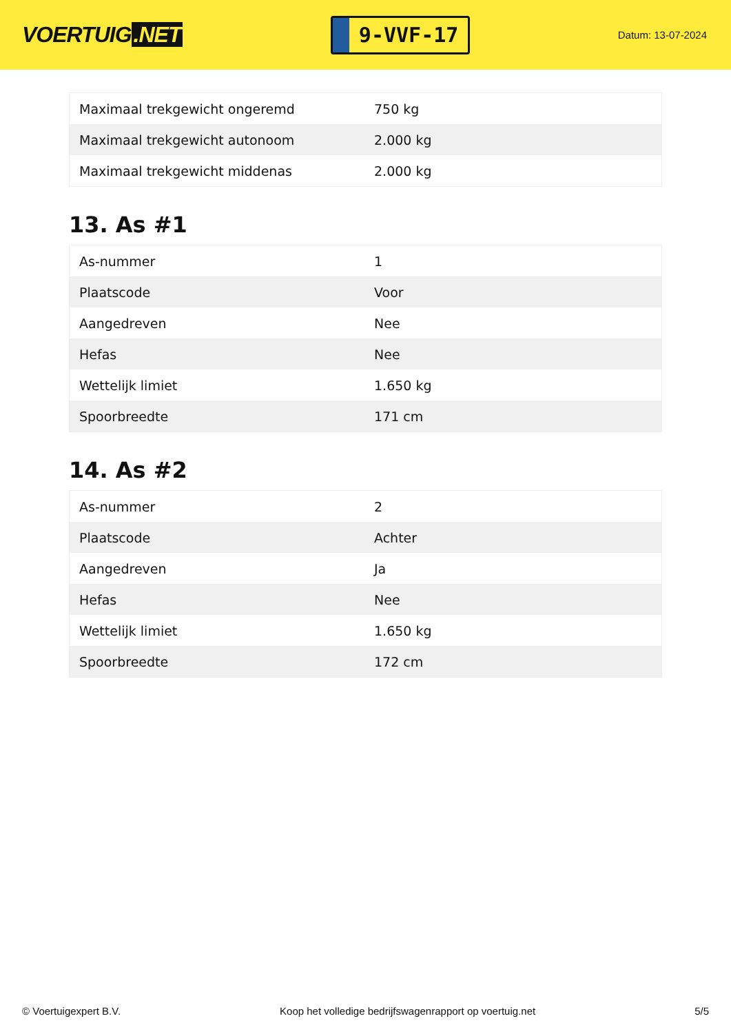VOERTUIG.NET
9-VVF-17
Datum: 13-07-2024
| Maximaal trekgewicht ongeremd | 750 kg |
| Maximaal trekgewicht autonoom | 2.000 kg |
| Maximaal trekgewicht middenas | 2.000 kg |
13. As #1
| As-nummer | 1 |
| Plaatscode | Voor |
| Aangedreven | Nee |
| Hefas | Nee |
| Wettelijk limiet | 1.650 kg |
| Spoorbreedte | 171 cm |
14. As #2
| As-nummer | 2 |
| Plaatscode | Achter |
| Aangedreven | Ja |
| Hefas | Nee |
| Wettelijk limiet | 1.650 kg |
| Spoorbreedte | 172 cm |
© Voertuigexpert B.V. Koop het volledige bedrijfswagenrapport op voertuig.net 5/5